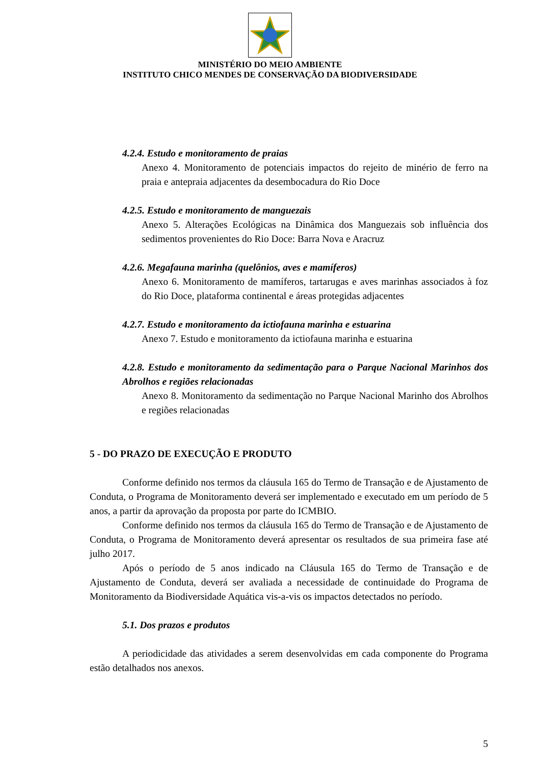MINISTÉRIO DO MEIO AMBIENTE
INSTITUTO CHICO MENDES DE CONSERVAÇÃO DA BIODIVERSIDADE
4.2.4. Estudo e monitoramento de praias
Anexo 4. Monitoramento de potenciais impactos do rejeito de minério de ferro na praia e antepraia adjacentes da desembocadura do Rio Doce
4.2.5. Estudo e monitoramento de manguezais
Anexo 5. Alterações Ecológicas na Dinâmica dos Manguezais sob influência dos sedimentos provenientes do Rio Doce: Barra Nova e Aracruz
4.2.6. Megafauna marinha (quelônios, aves e mamíferos)
Anexo 6. Monitoramento de mamíferos, tartarugas e aves marinhas associados à foz do Rio Doce, plataforma continental e áreas protegidas adjacentes
4.2.7. Estudo e monitoramento da ictiofauna marinha e estuarina
Anexo 7. Estudo e monitoramento da ictiofauna marinha e estuarina
4.2.8. Estudo e monitoramento da sedimentação para o Parque Nacional Marinhos dos Abrolhos e regiões relacionadas
Anexo 8. Monitoramento da sedimentação no Parque Nacional Marinho dos Abrolhos e regiões relacionadas
5 - DO PRAZO DE EXECUÇÃO E PRODUTO
Conforme definido nos termos da cláusula 165 do Termo de Transação e de Ajustamento de Conduta, o Programa de Monitoramento deverá ser implementado e executado em um período de 5 anos, a partir da aprovação da proposta por parte do ICMBIO.
Conforme definido nos termos da cláusula 165 do Termo de Transação e de Ajustamento de Conduta, o Programa de Monitoramento deverá apresentar os resultados de sua primeira fase até julho 2017.
Após o período de 5 anos indicado na Cláusula 165 do Termo de Transação e de Ajustamento de Conduta, deverá ser avaliada a necessidade de continuidade do Programa de Monitoramento da Biodiversidade Aquática vis-a-vis os impactos detectados no período.
5.1. Dos prazos e produtos
A periodicidade das atividades a serem desenvolvidas em cada componente do Programa estão detalhados nos anexos.
5